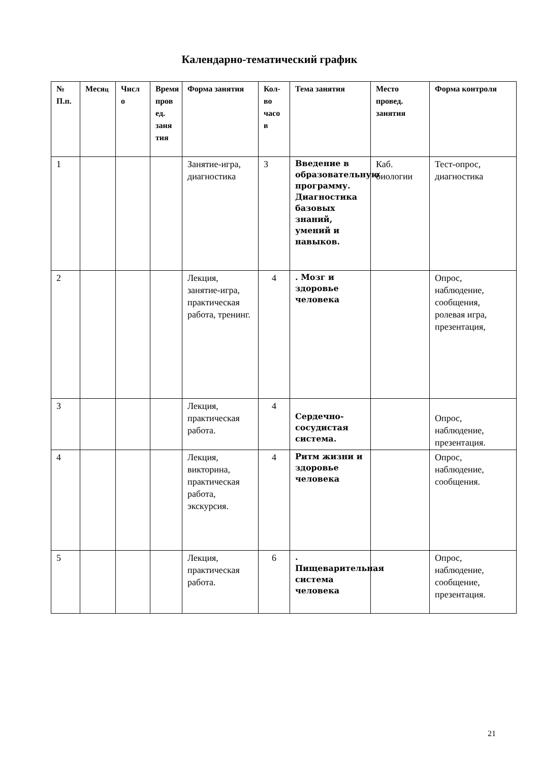Календарно-тематический график
| № П.п. | Меся ц | Числ о | Время пров ед. заня тия | Форма занятия | Кол-во часо в | Тема занятия | Место провед. занятия | Форма контроля |
| --- | --- | --- | --- | --- | --- | --- | --- | --- |
| 1 | | | | Занятие-игра, диагностика | 3 | Введение в образовательную программу. Диагностика базовых знаний, умений и навыков. | Каб. биологии | Тест-опрос, диагностика |
| 2 | | | | Лекция, занятие-игра, практическая работа, тренинг. | 4 | . Мозг и здоровье человека | | Опрос, наблюдение, сообщения, ролевая игра, презентация, |
| 3 | | | | Лекция, практическая работа. | 4 | Сердечно-сосудистая система. | | Опрос, наблюдение, презентация. |
| 4 | | | | Лекция, викторина, практическая работа, экскурсия. | 4 | Ритм жизни и здоровье человека | | Опрос, наблюдение, сообщения. |
| 5 | | | | Лекция, практическая работа. | 6 | . Пищеварительная система человека | | Опрос, наблюдение, сообщение, презентация. |
21